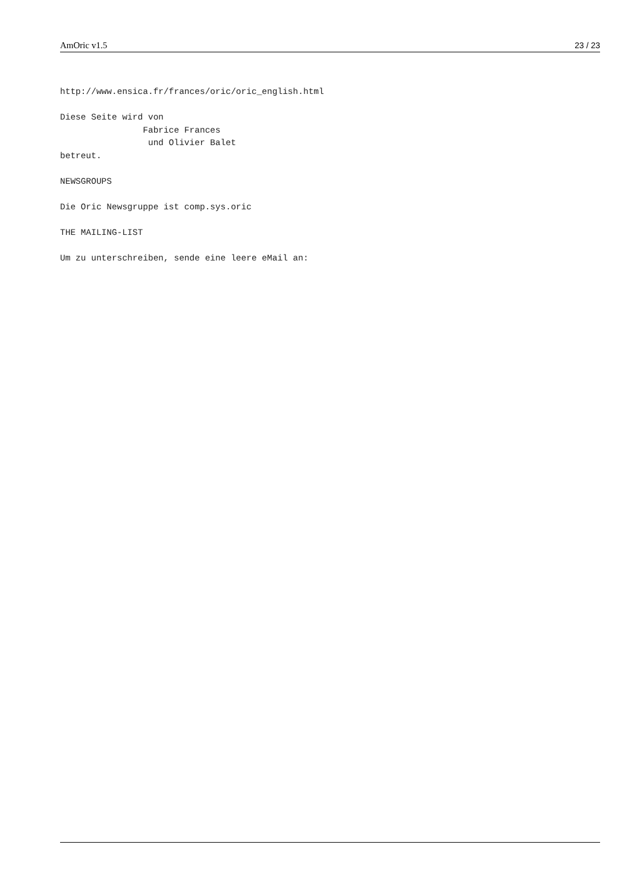AmOric v1.5 23 / 23
http://www.ensica.fr/frances/oric/oric_english.html

Diese Seite wird von
                Fabrice Frances
                 und Olivier Balet
betreut.

NEWSGROUPS

Die Oric Newsgruppe ist comp.sys.oric

THE MAILING-LIST

Um zu unterschreiben, sende eine leere eMail an: